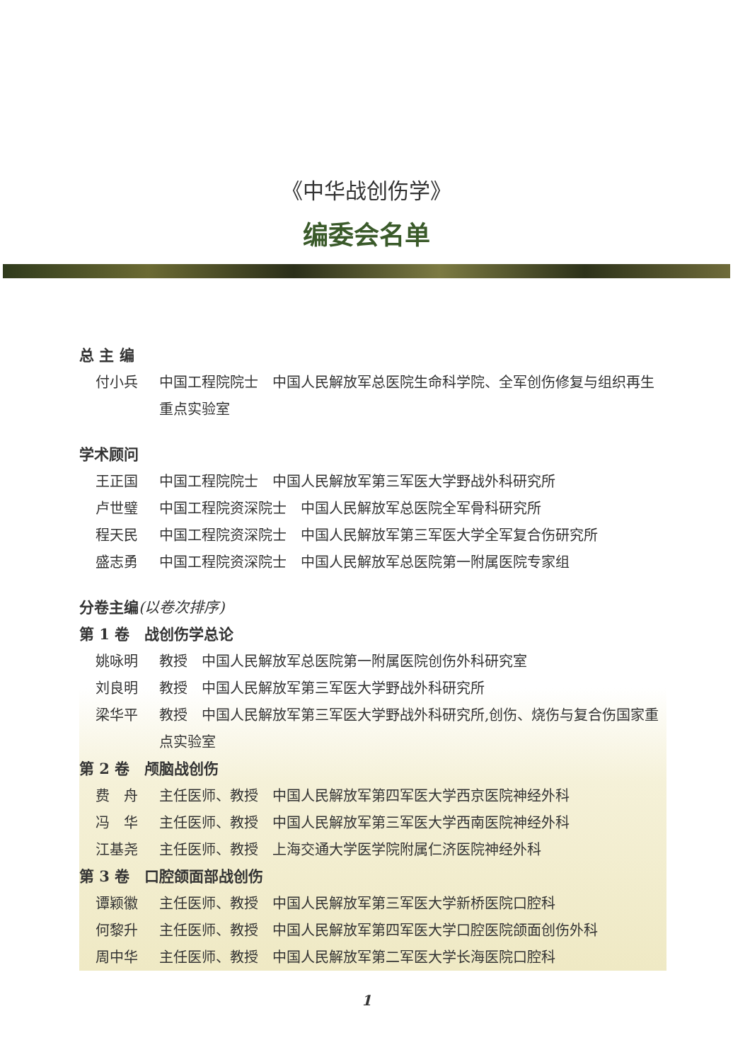《中华战创伤学》
编委会名单
总 主 编
付小兵 中国工程院院士　中国人民解放军总医院生命科学院、全军创伤修复与组织再生重点实验室
学术顾问
王正国 中国工程院院士　中国人民解放军第三军医大学野战外科研究所
卢世璧 中国工程院资深院士　中国人民解放军总医院全军骨科研究所
程天民 中国工程院资深院士　中国人民解放军第三军医大学全军复合伤研究所
盛志勇 中国工程院资深院士　中国人民解放军总医院第一附属医院专家组
分卷主编(以卷次排序)
第 1 卷　战创伤学总论
姚咏明 教授　中国人民解放军总医院第一附属医院创伤外科研究室
刘良明 教授　中国人民解放军第三军医大学野战外科研究所
梁华平 教授　中国人民解放军第三军医大学野战外科研究所,创伤、烧伤与复合伤国家重点实验室
第 2 卷　颅脑战创伤
费　舟 主任医师、教授　中国人民解放军第四军医大学西京医院神经外科
冯　华 主任医师、教授　中国人民解放军第三军医大学西南医院神经外科
江基尧 主任医师、教授　上海交通大学医学院附属仁济医院神经外科
第 3 卷　口腔颌面部战创伤
谭颖徽 主任医师、教授　中国人民解放军第三军医大学新桥医院口腔科
何黎升 主任医师、教授　中国人民解放军第四军医大学口腔医院颌面创伤外科
周中华 主任医师、教授　中国人民解放军第二军医大学长海医院口腔科
1